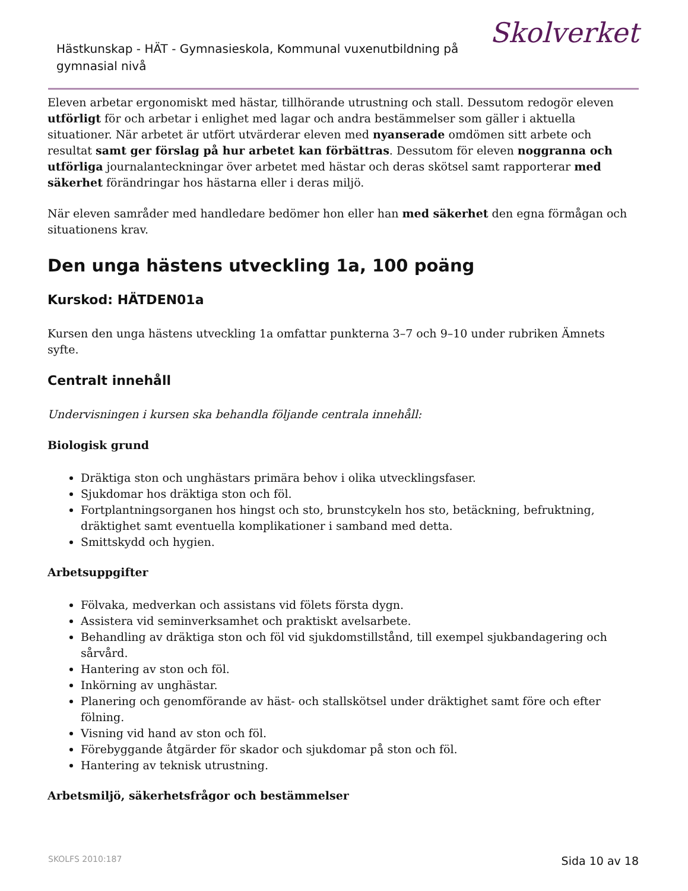Hästkunskap - HÄT - Gymnasieskola, Kommunal vuxenutbildning på gymnasial nivå
Skolverket
Eleven arbetar ergonomiskt med hästar, tillhörande utrustning och stall. Dessutom redogör eleven utförligt för och arbetar i enlighet med lagar och andra bestämmelser som gäller i aktuella situationer. När arbetet är utfört utvärderar eleven med nyanserade omdömen sitt arbete och resultat samt ger förslag på hur arbetet kan förbättras. Dessutom för eleven noggranna och utförliga journalanteckningar över arbetet med hästar och deras skötsel samt rapporterar med säkerhet förändringar hos hästarna eller i deras miljö.
När eleven samråder med handledare bedömer hon eller han med säkerhet den egna förmågan och situationens krav.
Den unga hästens utveckling 1a, 100 poäng
Kurskod: HÄTDEN01a
Kursen den unga hästens utveckling 1a omfattar punkterna 3–7 och 9–10 under rubriken Ämnets syfte.
Centralt innehåll
Undervisningen i kursen ska behandla följande centrala innehåll:
Biologisk grund
Dräktiga ston och unghästars primära behov i olika utvecklingsfaser.
Sjukdomar hos dräktiga ston och föl.
Fortplantningsorganen hos hingst och sto, brunstcykeln hos sto, betäckning, befruktning, dräktighet samt eventuella komplikationer i samband med detta.
Smittskydd och hygien.
Arbetsuppgifter
Fölvaka, medverkan och assistans vid fölets första dygn.
Assistera vid seminverksamhet och praktiskt avelsarbete.
Behandling av dräktiga ston och föl vid sjukdomstillstånd, till exempel sjukbandagering och sårvård.
Hantering av ston och föl.
Inkörning av unghästar.
Planering och genomförande av häst- och stallskötsel under dräktighet samt före och efter fölning.
Visning vid hand av ston och föl.
Förebyggande åtgärder för skador och sjukdomar på ston och föl.
Hantering av teknisk utrustning.
Arbetsmiljö, säkerhetsfrågor och bestämmelser
SKOLFS 2010:187 Sida 10 av 18